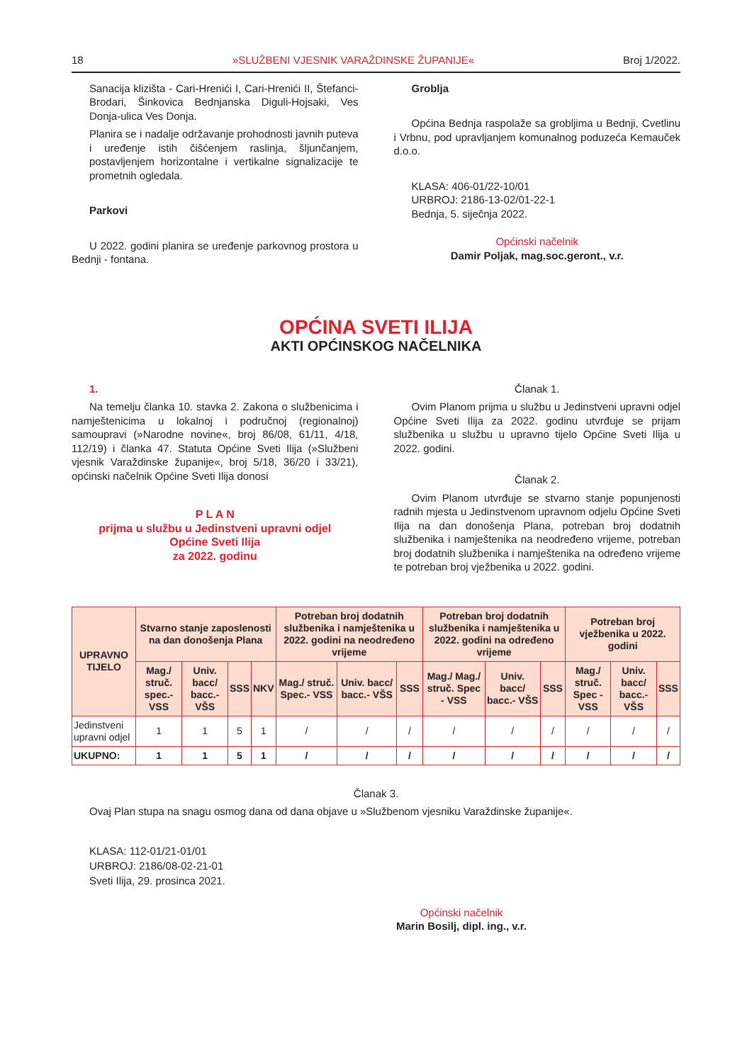18 »SLUŽBENI VJESNIK VARAŽDINSKE ŽUPANIJE« Broj 1/2022.
Sanacija klizišta - Cari-Hrenići I, Cari-Hrenići II, Štefanci-Brodari, Šinkovica Bednjanska Diguli-Hojsaki, Ves Donja-ulica Ves Donja.
Planira se i nadalje održavanje prohodnosti javnih puteva i uređenje istih čišćenjem raslinja, šljunčanjem, postavljenjem horizontalne i vertikalne signalizacije te prometnih ogledala.
Parkovi
U 2022. godini planira se uređenje parkovnog prostora u Bednji - fontana.
Groblja
Općina Bednja raspolaže sa grobljima u Bednji, Cvetlinu i Vrbnu, pod upravljanjem komunalnog poduzeća Kemauček d.o.o.
KLASA: 406-01/22-10/01
URBROJ: 2186-13-02/01-22-1
Bednja, 5. siječnja 2022.
Općinski načelnik
Damir Poljak, mag.soc.geront., v.r.
OPĆINA SVETI ILIJA
AKTI OPĆINSKOG NAČELNIKA
1.
Na temelju članka 10. stavka 2. Zakona o službenicima i namještenicima u lokalnoj i područnoj (regionalnoj) samoupravi (»Narodne novine«, broj 86/08, 61/11, 4/18, 112/19) i članka 47. Statuta Općine Sveti Ilija (»Službeni vjesnik Varaždinske županije«, broj 5/18, 36/20 i 33/21), općinski načelnik Općine Sveti Ilija donosi
P L A N
prijma u službu u Jedinstveni upravni odjel
Općine Sveti Ilija
za 2022. godinu
Članak 1.
Ovim Planom prijma u službu u Jedinstveni upravni odjel Općine Sveti Ilija za 2022. godinu utvrđuje se prijam službenika u službu u upravno tijelo Općine Sveti Ilija u 2022. godini.
Članak 2.
Ovim Planom utvrđuje se stvarno stanje popunjenosti radnih mjesta u Jedinstvenom upravnom odjelu Općine Sveti Ilija na dan donošenja Plana, potreban broj dodatnih službenika i namještenika na neodređeno vrijeme, potreban broj dodatnih službenika i namještenika na određeno vrijeme te potreban broj vježbenika u 2022. godini.
| UPRAVNO TIJELO | Stvarno stanje zaposlenosti na dan donošenja Plana | | | | Potreban broj dodatnih službenika i namještenika u 2022. godini na neodređeno vrijeme | | | Potreban broj dodatnih službenika i namještenika u 2022. godini na određeno vrijeme | | | Potreban broj vježbenika u 2022. godini | | |
| --- | --- | --- | --- | --- | --- | --- | --- | --- | --- | --- | --- | --- | --- |
| | Mag./ struč. spec.- VSS | Univ. bacc/ bacc.- VŠS | SSS | NKV | Mag./ struč. Spec.- VSS | Univ. bacc/ bacc.- VŠS | SSS | Mag./ Mag./ struč. Spec - VSS | Univ. bacc/ bacc.- VŠS | SSS | Mag./ struč. Spec - VSS | Univ. bacc/ bacc.- VŠS | SSS |
| Jedinstveni upravni odjel | 1 | 1 | 5 | 1 | / | / | / | / | / | / | / | / | / |
| UKUPNO: | 1 | 1 | 5 | 1 | / | / | / | / | / | / | / | / | / |
Članak 3.
Ovaj Plan stupa na snagu osmog dana od dana objave u »Službenom vjesniku Varaždinske županije«.
KLASA: 112-01/21-01/01
URBROJ: 2186/08-02-21-01
Sveti Ilija, 29. prosinca 2021.
Općinski načelnik
Marin Bosilj, dipl. ing., v.r.